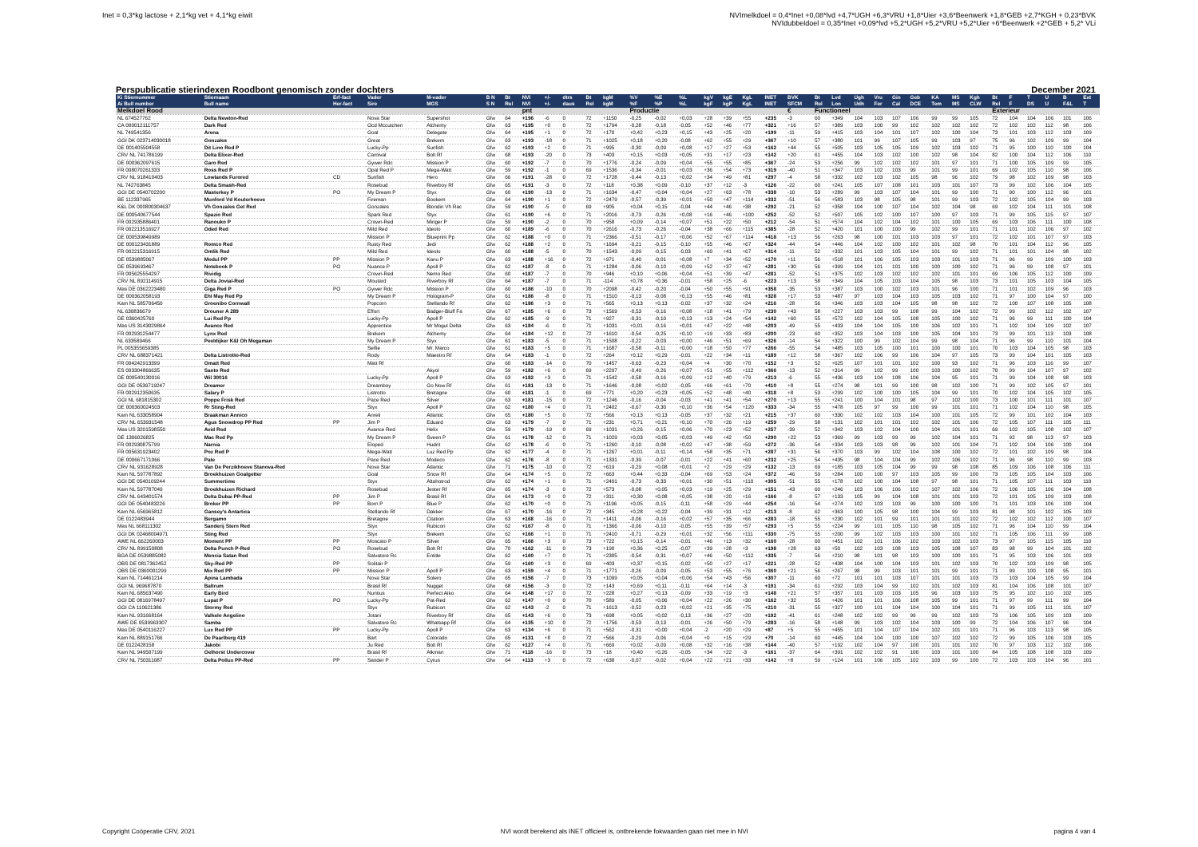Inet = 0,3*kg lactose + 2,1*kg vet + 4,1*kg eiwit
NVImelkdoel = 0,4*Inet +0,08*lvd +4,7*UGH +6,3*VRU +1,8*Uier +3,6*Beenwerk +1,8*GEB +2,7*KGH + 0,23*BVK
NVIdubbeldoel = 0,35*Inet +0,09*lvd +5,2*UGH +5,2*VRU +5,2*Uier +6*Beenwerk +2*GEB + 5,2* VLi
Perspublicatie stierindexen Roodbont genomisch zonder dochters December 2021
| Ki Stiernummer | Stiernaam | Erf-fact | Vader | M-vader | B N | Bt | NVI | +/- | dtrs | Bt | kgM | %V | %E | %L | kgV | kgE | KgL | INET | BVK | Bt | Lvd | Ugh | Vru | Gin | Geb | KA | MS | Kgh | Bt | F | T | U | B | Ext |
| --- | --- | --- | --- | --- | --- | --- | --- | --- | --- | --- | --- | --- | --- | --- | --- | --- | --- | --- | --- | --- | --- | --- | --- | --- | --- | --- | --- | --- | --- | --- | --- | --- | --- | --- |
| Ai Bull number | Bull name | Her-fact | Sire | MGS | S N | Rel | NVI | +/- | daus | Rel | kgM | %F | %P | %L | kgF | kgP | KgL | INET | SFCM | Rel | Lon | Udh | Fer | Cal | DCE | Tem | MS | CLW | Rel | F | DS | U | F&L | T |
| Melkdoel Rood | | | | | | | pnt | | | | | Productie | | | | | | | € | Functioneel | | | | | | | | | Exterieur | | | | | |
| NL 674527762 | Delta Newton-Red | | Nova Star | Supershot | Gfw | 64 | +196 | -6 | 0 | 72 | +1150 | -0,25 | -0,02 | +0,03 | +28 | +39 | +55 | +235 | -3 | 60 | +349 | 104 | 103 | 107 | 106 | 99 | 99 | 105 | 72 | 104 | 104 | 106 | 101 | 106 |
| CA 000012111757 | Dark Red | | Ocd Mccutchen | Alchemy | Gfw | 63 | +195 | +0 | 0 | 72 | +1794 | -0,28 | -0,18 | -0,05 | +52 | +46 | +77 | +321 | +16 | 57 | +389 | 103 | 100 | 99 | 102 | 102 | 102 | 102 | 72 | 102 | 102 | 112 | 98 | 106 |
| NL 749541356 | Arena | | Goal | Delegate | Gfw | 64 | +195 | +1 | 0 | 72 | +170 | +0,42 | +0,23 | +0,15 | +43 | +25 | +20 | +199 | -11 | 59 | +415 | 103 | 104 | 101 | 107 | 102 | 100 | 104 | 73 | 101 | 103 | 112 | 103 | 109 |
| GGI DK 023714030018 | Gonzales | | Great | Brekem | Gfw | 63 | +193 | -18 | 0 | 71 | +1025 | +0,18 | +0,20 | -0,08 | +62 | +55 | +29 | +367 | +10 | 57 | +380 | 101 | 99 | 107 | 105 | 99 | 103 | 97 | 75 | 96 | 102 | 109 | 99 | 104 |
| DE 001405504558 | Dit Lino Red P | | Lucky-Pp | Sunfish | Gfw | 62 | +193 | +2 | 0 | 71 | +995 | -0,30 | -0,09 | +0,08 | +17 | +27 | +53 | +162 | +44 | 55 | +505 | 103 | 105 | 105 | 109 | 102 | 103 | 102 | 71 | 95 | 100 | 110 | 100 | 104 |
| CRV NL 741786199 | Delta Elixer-Red | | Carnival | Bolt Rf | Gfw | 68 | +193 | -20 | 0 | 73 | +403 | +0,15 | +0,03 | +0,05 | +31 | +17 | +23 | +142 | +20 | 61 | +455 | 104 | 103 | 102 | 100 | 102 | 98 | 104 | 82 | 100 | 104 | 112 | 106 | 110 |
| DE 000362097615 | Garo Red | | Gywer Rdc | Mission P | Gfw | 60 | +192 | -7 | 0 | 70 | +1776 | -0,24 | -0,09 | +0,04 | +55 | +55 | +85 | +367 | -24 | 53 | +256 | 99 | 102 | 102 | 102 | 101 | 97 | 101 | 71 | 100 | 105 | 109 | 99 | 105 |
| FR 008070261333 | Ross Red P | | Opal Red P | Mega-Watt | Gfw | 59 | +192 | -1 | 0 | 69 | +1536 | -0,34 | -0,01 | +0,03 | +36 | +54 | +73 | +319 | -40 | 51 | +347 | 103 | 102 | 103 | 99 | 101 | 99 | 101 | 69 | 102 | 105 | 110 | 98 | 106 |
| CRV NL 918410403 | Lowlands Furored | CD | Sunfish | Hero | Gfw | 66 | +191 | -28 | 0 | 72 | +1728 | -0,44 | -0,13 | +0,02 | +34 | +49 | +81 | +297 | -4 | 58 | +332 | 102 | 103 | 102 | 105 | 98 | 96 | 102 | 79 | 98 | 102 | 109 | 98 | 103 |
| NL 742763845 | Delta Smash-Red | | Rosebud | Riverboy Rf | Gfw | 65 | +191 | -3 | 0 | 72 | +118 | +0,38 | +0,09 | -0,10 | +37 | +12 | -3 | +126 | -22 | 60 | +241 | 105 | 107 | 108 | 101 | 103 | 101 | 107 | 73 | 99 | 102 | 106 | 104 | 105 |
| GGI DE 0540702200 | Masterkey P | PO | My Dream P | Styx | Gfw | 60 | +190 | -13 | 0 | 71 | +1634 | -0,47 | +0,04 | +0,04 | +27 | +63 | +78 | +338 | -10 | 53 | +289 | 99 | 103 | 107 | 104 | 101 | 99 | 100 | 71 | 90 | 100 | 112 | 96 | 101 |
| BE 112337965 | Munford Vd Kouterhoeve | | Fireman | Bookem | Gfw | 64 | +190 | +1 | 0 | 72 | +2479 | -0,57 | -0,39 | +0,01 | +50 | +47 | +114 | +332 | -51 | 56 | +583 | 103 | 98 | 105 | 98 | 101 | 99 | 103 | 72 | 102 | 105 | 104 | 99 | 103 |
| K&L DK 000800304637 | Vh Gonzales Get Red | | Gonzales | Blondin Vh Rac | Gfw | 59 | +190 | -5 | 0 | 69 | +905 | +0,04 | +0,15 | -0,04 | +44 | +46 | +38 | +292 | -21 | 52 | +358 | 104 | 100 | 107 | 104 | 102 | 104 | 98 | 69 | 102 | 104 | 111 | 101 | 108 |
| DE 000540677544 | Spazio Red | | Spark Red | Styx | Gfw | 61 | +190 | +6 | 0 | 71 | +2016 | -0,73 | -0,26 | +0,08 | +16 | +46 | +100 | +252 | -52 | 52 | +507 | 105 | 102 | 100 | 107 | 100 | 97 | 103 | 71 | 99 | 105 | 115 | 97 | 107 |
| FR 002935886401 | Ranouko P | | Crown-Red | Minger P | Gfw | 59 | +190 | -2 | 0 | 70 | +958 | +0,09 | -0,14 | +0,07 | +51 | +22 | +50 | +212 | -54 | 51 | +574 | 104 | 102 | 104 | 102 | 101 | 100 | 105 | 69 | 103 | 106 | 111 | 100 | 108 |
| FR 002213516927 | Oded Red | | Mild Red | Ideolo | Gfw | 60 | +189 | -6 | 0 | 70 | +2616 | -0,73 | -0,26 | -0,04 | +38 | +66 | +115 | +385 | -28 | 52 | +420 | 101 | 100 | 100 | 99 | 102 | 99 | 101 | 71 | 101 | 102 | 106 | 97 | 102 |
| DE 000539849989 | | | Mission P | Blueprint Pp | Gfw | 62 | +188 | +0 | 0 | 71 | +2366 | -0,51 | -0,17 | +0,06 | +52 | +67 | +114 | +418 | +13 | 56 | +263 | 98 | 100 | 101 | 103 | 103 | 97 | 101 | 72 | 102 | 101 | 107 | 97 | 103 |
| DE 000123431889 | Romco Red | | Rusty Red | Jedi | Gfw | 62 | +188 | +2 | 0 | 71 | +1694 | -0,21 | -0,15 | -0,10 | +55 | +46 | +67 | +324 | -44 | 54 | +446 | 104 | 102 | 100 | 102 | 101 | 102 | 98 | 70 | 101 | 104 | 112 | 96 | 105 |
| FR 002215316915 | Omlik Red | | Mild Red | Ideolo | Gfw | 60 | +188 | -5 | 0 | 70 | +1543 | -0,09 | -0,15 | -0,03 | +60 | +41 | +67 | +314 | -11 | 52 | +332 | 101 | 103 | 105 | 104 | 101 | 99 | 102 | 71 | 101 | 101 | 104 | 98 | 102 |
| DE 0539885067 | Modul PP | PP | Mission P | Kanu P | Gfw | 63 | +188 | +16 | 0 | 72 | +971 | -0,40 | -0,01 | +0,08 | +7 | +34 | +52 | +170 | +11 | 56 | +518 | 101 | 106 | 105 | 103 | 103 | 101 | 103 | 71 | 96 | 99 | 109 | 100 | 103 |
| DE 0539693467 | Notebook P | PO | Nuance P | Apoll P | Gfw | 62 | +187 | -8 | 0 | 71 | +1284 | -0,06 | -0,10 | +0,09 | +52 | +37 | +67 | +281 | +30 | 56 | +399 | 104 | 101 | 101 | 100 | 100 | 100 | 102 | 71 | 96 | 99 | 108 | 97 | 101 |
| FR 005625554297 | Rividig | | Crown-Red | Nemo Red | Gfw | 60 | +187 | -7 | 0 | 70 | +946 | +0,10 | +0,06 | +0,04 | +51 | +39 | +47 | +281 | -52 | 51 | +375 | 102 | 103 | 102 | 102 | 102 | 101 | 101 | 69 | 106 | 105 | 112 | 100 | 109 |
| CRV NL 892114915 | Delta Jovial-Red | | Moutard | Riverboy Rf | Gfw | 64 | +187 | -7 | 0 | 71 | -114 | +0,78 | +0,36 | -0,01 | +58 | +25 | -6 | +223 | +13 | 58 | +349 | 104 | 105 | 103 | 104 | 105 | 98 | 103 | 73 | 101 | 105 | 103 | 104 | 105 |
| Mas DE 0362223480 | Giga Red P | PO | Gywer Rdc | Mission P | Gfw | 60 | +186 | -10 | 0 | 70 | +2098 | -0,42 | -0,20 | -0,04 | +50 | +55 | +91 | +358 | -35 | 53 | +387 | 103 | 100 | 102 | 103 | 101 | 96 | 100 | 71 | 101 | 102 | 109 | 96 | 103 |
| DE 000362058193 | Ehl May Red Pp | | My Dream P | Hologram-P | Gfw | 61 | +186 | -8 | 0 | 71 | +1510 | -0,13 | -0,08 | +0,13 | +55 | +46 | +81 | +328 | +17 | 53 | +487 | 97 | 103 | 104 | 103 | 105 | 103 | 102 | 71 | 97 | 100 | 104 | 97 | 100 |
| Kam NL 585706450 | Groenibo Cornwall | | Popcorn | Stellando Rf | Gfw | 62 | +186 | +3 | 0 | 71 | +565 | +0,13 | +0,13 | -0,02 | +37 | +32 | +24 | +216 | -28 | 56 | +346 | 103 | 103 | 104 | 105 | 98 | 98 | 102 | 72 | 100 | 107 | 108 | 105 | 108 |
| NL 630836679 | Drouner A 289 | | Effort | Badger-Bluff Fa | Gfw | 67 | +185 | +6 | 0 | 73 | +1569 | -0,53 | -0,16 | +0,08 | +18 | +41 | +79 | +230 | +43 | 58 | +227 | 103 | 103 | 99 | 108 | 99 | 104 | 102 | 72 | 99 | 102 | 112 | 102 | 107 |
| DE 0360425760 | Lui Red Pp | | Lucky-Pp | Apoll P | Gfw | 62 | +185 | -9 | 0 | 71 | +927 | -0,31 | -0,10 | +0,13 | +13 | +24 | +54 | +142 | +60 | 55 | +572 | 102 | 104 | 105 | 108 | 105 | 100 | 102 | 71 | 96 | 99 | 111 | 100 | 104 |
| Mas US 3143029864 | Avance Red | | Apprentice | Mr Mogul Delta | Gfw | 63 | +184 | -6 | 0 | 71 | +1031 | +0,01 | -0,16 | +0,01 | +47 | +22 | +48 | +203 | -49 | 55 | +433 | 104 | 104 | 105 | 100 | 106 | 102 | 101 | 71 | 102 | 104 | 109 | 102 | 107 |
| FR 002931254477 | Lynx Red | | Brekem | Alchemy | Gfw | 64 | +184 | +12 | 0 | 72 | +1610 | -0,54 | -0,25 | +0,10 | +19 | +33 | +83 | +200 | -23 | 60 | +352 | 103 | 104 | 103 | 100 | 105 | 104 | 101 | 73 | 99 | 101 | 113 | 103 | 108 |
| NL 633589466 | Peeldijker K&I Oh Megaman | | My Dream P | Styx | Gfw | 61 | +183 | -5 | 0 | 71 | +1508 | -0,22 | -0,03 | +0,00 | +46 | +51 | +69 | +326 | -14 | 54 | +322 | 100 | 99 | 102 | 104 | 99 | 98 | 104 | 71 | 96 | 99 | 110 | 101 | 104 |
| PL 005355659385 | | | Selfie | Mr. Marco | Gfw | 61 | +183 | +5 | 0 | 71 | +1687 | -0,58 | -0,11 | +0,00 | +18 | +50 | +77 | +266 | -55 | 54 | +485 | 103 | 105 | 100 | 101 | 100 | 100 | 101 | 70 | 103 | 104 | 105 | 98 | 103 |
| CRV NL 688371421 | Delta Listrotto-Red | | Rody | Maestro Rf | Gfw | 64 | +183 | -1 | 0 | 72 | +264 | +0,12 | +0,29 | -0,01 | +22 | +34 | +11 | +189 | +12 | 58 | +367 | 102 | 106 | 99 | 106 | 104 | 97 | 105 | 73 | 99 | 104 | 101 | 105 | 103 |
| FR 004242913399 | Omatt Red | | Matt Rf | | Gfw | 60 | +183 | -14 | 0 | 70 | +1457 | -0,63 | -0,23 | +0,04 | +4 | +30 | +70 | +152 | +3 | 52 | +625 | 107 | 101 | 101 | 102 | 100 | 93 | 102 | 71 | 96 | 103 | 116 | 99 | 107 |
| ES 003304866635 | Santo Red | | | Akyol | Gfw | 59 | +182 | +6 | 0 | 69 | +2297 | -0,49 | -0,26 | +0,07 | +51 | +55 | +112 | +366 | -13 | 52 | +314 | 99 | 102 | 99 | 100 | 103 | 100 | 102 | 70 | 99 | 104 | 107 | 97 | 102 |
| DE 000540130016 | Wil 30016 | | Lucky-Pp | Apoll P | Gfw | 63 | +182 | +3 | 0 | 71 | +1542 | -0,58 | -0,16 | +0,09 | +12 | +40 | +79 | +213 | -6 | 55 | +436 | 103 | 104 | 108 | 106 | 104 | 95 | 101 | 71 | 99 | 104 | 108 | 98 | 103 |
| GGI DE 0539719247 | Dreamer | | Dreamboy | Go Now Rf | Gfw | 61 | +181 | -13 | 0 | 71 | +1646 | -0,08 | +0,02 | -0,05 | +66 | +61 | +70 | +410 | +8 | 55 | +274 | 98 | 101 | 99 | 100 | 98 | 102 | 100 | 71 | 99 | 102 | 105 | 97 | 101 |
| FR 002912350635 | Salary P | | Listrotto | Bretagne | Gfw | 60 | +181 | -1 | 0 | 69 | +771 | +0,20 | +0,23 | +0,05 | +52 | +48 | +40 | +318 | +8 | 53 | +299 | 102 | 100 | 100 | 105 | 104 | 99 | 101 | 70 | 102 | 104 | 105 | 102 | 105 |
| GGI NL 681815302 | Poppe Frisk Red | | Pace Red | Silver | Gfw | 63 | +181 | -15 | 0 | 72 | +1246 | -0,16 | -0,04 | -0,03 | +41 | +41 | +54 | +270 | +13 | 55 | +241 | 100 | 104 | 101 | 98 | 97 | 102 | 100 | 73 | 100 | 101 | 111 | 101 | 107 |
| DE 000360024503 | Rr Sting-Red | | Styx | Apoll P | Gfw | 62 | +180 | +4 | 0 | 71 | +2402 | -0,67 | -0,30 | +0,10 | +36 | +54 | +120 | +333 | -34 | 55 | +478 | 105 | 97 | 99 | 100 | 99 | 101 | 101 | 71 | 102 | 104 | 110 | 98 | 105 |
| Kam NL 633058904 | Braakman Annico | | Anreli | Atlantic | Gfw | 65 | +180 | +5 | 0 | 72 | +566 | +0,13 | +0,13 | -0,05 | +37 | +32 | +21 | +215 | +37 | 60 | +330 | 102 | 102 | 103 | 104 | 100 | 101 | 105 | 72 | 99 | 101 | 102 | 104 | 103 |
| CRV NL 653931548 | Agus Snowdrop PP Red | PP | Jim P | Eduard | Gfw | 63 | +179 | -7 | 0 | 71 | +231 | +0,71 | +0,21 | +0,10 | +70 | +26 | +19 | +259 | -29 | 58 | +131 | 102 | 101 | 101 | 102 | 102 | 101 | 106 | 72 | 105 | 107 | 111 | 105 | 111 |
| Mas US 3201598550 | Avid Red | | Avance Red | Helix | Gfw | 59 | +179 | -19 | 0 | 69 | +1031 | +0,26 | -0,15 | +0,06 | +70 | +23 | +52 | +257 | -39 | 52 | +342 | 103 | 102 | 104 | 100 | 104 | 101 | 101 | 69 | 102 | 105 | 108 | 102 | 107 |
| DE 1306026825 | Mac Red Pp | | My Dream P | Sveen P | Gfw | 61 | +178 | -12 | 0 | 71 | +1029 | +0,03 | +0,05 | +0,03 | +49 | +42 | +50 | +290 | +22 | 53 | +369 | 99 | 103 | 99 | 99 | 102 | 104 | 101 | 71 | 92 | 98 | 113 | 97 | 103 |
| FR 002930875799 | Narnia | | Eloped | Hudrit | Gfw | 62 | +178 | -6 | 0 | 71 | +1260 | -0,10 | -0,08 | +0,02 | +47 | +38 | +59 | +272 | -36 | 54 | +334 | 103 | 103 | 98 | 99 | 102 | 101 | 104 | 71 | 102 | 104 | 106 | 100 | 104 |
| FR 005631923402 | Poz Red P | | Mega-Watt | Luz Red Pp | Gfw | 62 | +177 | -4 | 0 | 71 | +1267 | +0,01 | -0,11 | +0,14 | +58 | +35 | +71 | +287 | +31 | 56 | +370 | 103 | 99 | 102 | 104 | 108 | 100 | 102 | 72 | 101 | 102 | 109 | 98 | 104 |
| DE 000667171066 | Pate | | Pace Red | Modeco | Gfw | 62 | +176 | -8 | 0 | 71 | +1331 | -0,39 | -0,07 | -0,01 | +22 | +41 | +60 | +232 | +25 | 54 | +435 | 98 | 104 | 104 | 99 | 102 | 106 | 102 | 71 | 96 | 98 | 110 | 99 | 103 |
| CRV NL 931628928 | Van De Perzikhoeve Stanova-Red | | Nova Star | Atlantic | Gfw | 71 | +175 | -10 | 0 | 72 | +619 | -0,29 | +0,08 | +0,01 | +2 | +29 | +29 | +132 | -13 | 69 | +185 | 103 | 105 | 104 | 99 | 99 | 98 | 108 | 85 | 109 | 106 | 108 | 106 | 111 |
| Kam NL 597787892 | Broekhuizen Goalgetter | | Goal | Snow Rf | Gfw | 64 | +174 | +5 | 0 | 72 | +663 | +0,44 | +0,33 | -0,04 | +69 | +53 | +24 | +372 | -46 | 59 | +284 | 100 | 100 | 97 | 103 | 105 | 99 | 100 | 73 | 105 | 105 | 104 | 103 | 106 |
| GGI DE 0540109244 | Summertime | | Styx | Altahotrod | Gfw | 62 | +174 | +1 | 0 | 71 | +2401 | -0,73 | -0,33 | +0,01 | +30 | +51 | +110 | +305 | -51 | 55 | +178 | 102 | 100 | 104 | 108 | 97 | 98 | 101 | 71 | 105 | 107 | 111 | 103 | 110 |
| Kam NL 597787049 | Broekhuizen Richard | | Rosebud | Jester Rf | Gfw | 65 | +174 | -3 | 0 | 72 | +573 | -0,08 | +0,05 | +0,03 | +19 | +25 | +29 | +151 | -43 | 60 | +246 | 103 | 106 | 106 | 102 | 107 | 102 | 106 | 72 | 106 | 105 | 106 | 104 | 108 |
| CRV NL 643401574 | Delta Dubai PP-Red | PP | Jim P | Brasil Rf | Gfw | 64 | +173 | +0 | 0 | 72 | +311 | +0,30 | +0,08 | +0,05 | +38 | +20 | +16 | +166 | -8 | 57 | +133 | 105 | 99 | 104 | 108 | 101 | 101 | 103 | 72 | 101 | 105 | 109 | 103 | 108 |
| GGI DE 0540483226 | Broker PP | PP | Born P | Blue P | Gfw | 62 | +170 | +0 | 0 | 71 | +1196 | +0,05 | -0,15 | -0,11 | +58 | +29 | +44 | +254 | -16 | 54 | +274 | 102 | 103 | 103 | 99 | 100 | 100 | 100 | 71 | 101 | 103 | 106 | 100 | 104 |
| Kam NL 656965812 | Gansey's Antartica | | Stellando Rf | Dakker | Gfw | 67 | +170 | -16 | 0 | 72 | +345 | +0,28 | +0,22 | -0,04 | +39 | +31 | +12 | +213 | -8 | 62 | +363 | 100 | 105 | 98 | 100 | 104 | 99 | 103 | 81 | 98 | 101 | 102 | 105 | 103 |
| DE 0122483944 | Bergamo | | Bretagne | Citation | Gfw | 63 | +168 | -16 | 0 | 71 | +1411 | -0,06 | -0,16 | +0,02 | +57 | +35 | +66 | +283 | -18 | 55 | +230 | 102 | 101 | 99 | 101 | 101 | 101 | 102 | 72 | 102 | 102 | 112 | 100 | 107 |
| Mas NL 668111302 | Sanderij Stern Red | | Styx | Rubicon | Gfw | 62 | +167 | -8 | 0 | 71 | +1366 | -0,06 | -0,10 | -0,05 | +55 | +39 | +57 | +293 | +5 | 55 | +224 | 99 | 101 | 105 | 110 | 98 | 105 | 102 | 71 | 96 | 104 | 110 | 99 | 104 |
| GGI DK 02468004971 | Sting Red | | Styx | Brekem | Gfw | 62 | +166 | +1 | 0 | 71 | +2410 | -0,71 | -0,29 | +0,01 | +32 | +56 | +111 | +330 | -75 | 55 | +200 | 99 | 102 | 103 | 103 | 100 | 101 | 102 | 71 | 105 | 106 | 111 | 99 | 108 |
| AWE NL 662260003 | Moment PP | PP | Moscato P | Silver | Gfw | 65 | +166 | +3 | 0 | 73 | +722 | +0,15 | -0,14 | -0,01 | +46 | +13 | +32 | +160 | -28 | 60 | +451 | 102 | 101 | 106 | 102 | 103 | 102 | 103 | 73 | 97 | 105 | 115 | 105 | 110 |
| CRV NL 899150808 | Delta Punch P-Red | PO | Rosebud | Bolt Rf | Gfw | 70 | +162 | -11 | 0 | 73 | +190 | +0,36 | +0,25 | -0,07 | +39 | +28 | +3 | +198 | +28 | 63 | +50 | 102 | 103 | 108 | 103 | 105 | 108 | 107 | 83 | 98 | 99 | 104 | 101 | 102 |
| BGA DE 0539885082 | Mencia Satan Red | | Salvatore Rc | Entitle | Gfw | 62 | +160 | +7 | 0 | 71 | +2305 | -0,54 | -0,31 | +0,07 | +46 | +50 | +112 | +335 | -7 | 56 | +210 | 98 | 101 | 98 | 103 | 100 | 100 | 101 | 71 | 95 | 103 | 106 | 101 | 103 |
| OBS DE 0817362452 | Sky-Red PP | PP | Solitair P | | Gfw | 59 | +160 | +3 | 0 | 69 | +403 | +0,37 | +0,15 | -0,02 | +50 | +27 | +17 | +221 | -28 | 52 | +438 | 104 | 100 | 104 | 103 | 101 | 102 | 103 | 70 | 102 | 103 | 109 | 98 | 105 |
| OBS DE 0360001299 | Mix Red PP | PP | Mission P | Apoll P | Gfw | 63 | +159 | +4 | 0 | 71 | +1771 | -0,26 | -0,09 | -0,05 | +53 | +55 | +76 | +360 | +21 | 56 | +267 | 98 | 99 | 103 | 101 | 101 | 99 | 101 | 71 | 99 | 100 | 108 | 95 | 101 |
| Kam NL 714461214 | Apina Lambada | | Nova Star | Solero | Gfw | 65 | +156 | -7 | 0 | 73 | +1099 | +0,05 | +0,04 | +0,06 | +54 | +43 | +56 | +307 | -11 | 60 | +72 | 101 | 101 | 103 | 107 | 101 | 101 | 103 | 73 | 103 | 104 | 105 | 99 | 104 |
| GGI NL 969687870 | Baltrum | | Brasil Rf | Nugget | Gfw | 68 | +156 | -3 | 0 | 72 | +143 | +0,69 | +0,11 | -0,11 | +64 | +14 | -3 | +191 | -34 | 61 | +292 | 103 | 104 | 99 | 102 | 101 | 102 | 103 | 81 | 104 | 106 | 108 | 101 | 107 |
| Kam NL 685637490 | Early Bird | | Nuntius | Perfect Aiko | Gfw | 64 | +148 | +17 | 0 | 72 | +228 | +0,27 | +0,13 | -0,09 | +33 | +19 | +3 | +148 | +21 | 57 | +357 | 101 | 103 | 103 | 105 | 96 | 103 | 103 | 75 | 95 | 102 | 110 | 102 | 105 |
| GGI DE 0816978497 | Lupat P | PO | Lucky-Pp | Pat-Red | Gfw | 62 | +147 | +0 | 0 | 70 | +589 | -0,05 | +0,06 | +0,04 | +22 | +26 | +30 | +162 | +32 | 55 | +426 | 101 | 101 | 106 | 108 | 105 | 99 | 101 | 71 | 97 | 99 | 111 | 99 | 104 |
| GGI CA 110621386 | Stormy Red | | Styx | Rubicon | Gfw | 62 | +143 | -2 | 0 | 71 | +1613 | -0,52 | -0,23 | +0,02 | +21 | +35 | +75 | +210 | -31 | 55 | +327 | 100 | 101 | 104 | 104 | 100 | 104 | 101 | 71 | 99 | 105 | 111 | 101 | 107 |
| Kam NL 931668164 | Valkelo Angelino | | Jotani | Riverboy Rf | Gfw | 65 | +143 | +6 | 0 | 73 | +698 | +0,05 | +0,02 | -0,13 | +36 | +27 | +20 | +192 | -41 | 61 | +248 | 102 | 102 | 99 | 99 | 99 | 102 | 103 | 73 | 106 | 105 | 109 | 103 | 109 |
| AWE DE 0539963307 | Samba | | Salvatore Rc | Whatsapp Rf | Gfw | 64 | +135 | +10 | 0 | 72 | +1756 | -0,53 | -0,13 | -0,01 | +26 | +50 | +79 | +283 | -16 | 58 | +148 | 99 | 103 | 102 | 104 | 103 | 100 | 99 | 72 | 104 | 106 | 107 | 96 | 104 |
| Mas DE 0540116227 | Lux Red PP | PP | Lucky-Pp | Apoll P | Gfw | 63 | +134 | +6 | 0 | 71 | +562 | -0,31 | +0,00 | +0,04 | -2 | +20 | +29 | +87 | +5 | 55 | +455 | 101 | 104 | 107 | 104 | 102 | 101 | 101 | 71 | 96 | 103 | 113 | 98 | 105 |
| Kam NL 889151766 | De Paarlberg 419 | | Bart | Colorado | Gfw | 65 | +131 | +8 | 0 | 72 | +566 | -0,29 | -0,06 | +0,04 | +0 | +15 | +29 | +70 | -14 | 60 | +445 | 104 | 104 | 100 | 100 | 107 | 102 | 102 | 72 | 99 | 105 | 106 | 103 | 105 |
| DE 0122428158 | Jakobi | | Ju Red | Bolt Rf | Gfw | 62 | +127 | +4 | 0 | 71 | +669 | +0,02 | -0,09 | +0,08 | +32 | +16 | +38 | +144 | -40 | 57 | +192 | 102 | 104 | 97 | 100 | 101 | 101 | 102 | 70 | 97 | 103 | 112 | 102 | 106 |
| Kam NL 949507199 | Oelhorst Undercover | | Brasil Rf | Alkman | Gfw | 71 | +118 | -16 | 0 | 73 | +18 | +0,40 | +0,26 | -0,05 | +34 | +22 | -3 | +161 | -37 | 64 | +391 | 102 | 102 | 91 | 100 | 103 | 101 | 100 | 84 | 105 | 108 | 108 | 103 | 109 |
| CRV NL 750311087 | Delta Pollux PP-Red | PP | Sander P | Cyrus | Gfw | 64 | +113 | +3 | 0 | 72 | +638 | -0,07 | -0,02 | +0,04 | +22 | +21 | +33 | +142 | +8 | 59 | +124 | 101 | 106 | 105 | 102 | 103 | 99 | 100 | 72 | 103 | 103 | 104 | 96 | 101 |
Copyright Coöperatie CRV, 2021 NVI wordt berekend als INET officieel is, ontbrekende fokwaarden gaan niet mee in NVI pagina 4 van 4